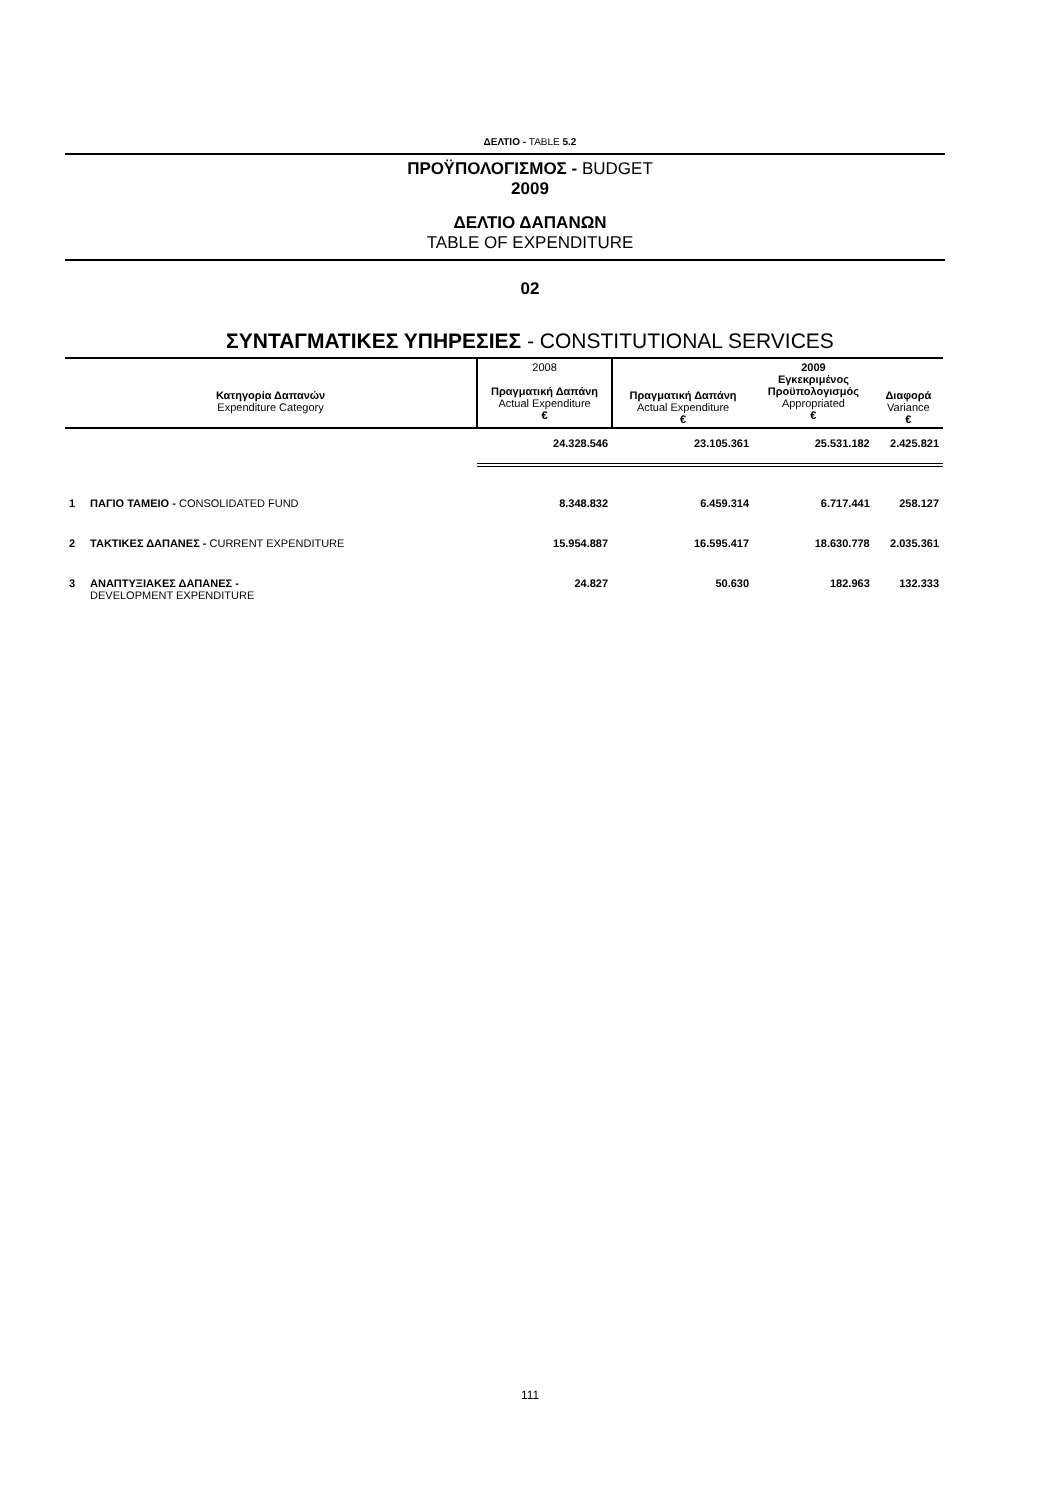ΔΕΛΤΙΟ - TABLE 5.2
ΠΡΟΫΠΟΛΟΓΙΣΜΟΣ - BUDGET
2009
ΔΕΛΤΙΟ ΔΑΠΑΝΩΝ
TABLE OF EXPENDITURE
02
ΣΥΝΤΑΓΜΑΤΙΚΕΣ ΥΠΗΡΕΣΙΕΣ - CONSTITUTIONAL SERVICES
| Κατηγορία Δαπανών Expenditure Category | | 2008 Πραγματική Δαπάνη Actual Expenditure € | Πραγματική Δαπάνη Actual Expenditure € | 2009 Εγκεκριμένος Προϋπολογισμός Appropriated € | Διαφορά Variance € |
| --- | --- | --- | --- | --- | --- |
| | | 24.328.546 | 23.105.361 | 25.531.182 | 2.425.821 |
| 1 | ΠΑΓΙΟ ΤΑΜΕΙΟ - CONSOLIDATED FUND | 8.348.832 | 6.459.314 | 6.717.441 | 258.127 |
| 2 | ΤΑΚΤΙΚΕΣ ΔΑΠΑΝΕΣ - CURRENT EXPENDITURE | 15.954.887 | 16.595.417 | 18.630.778 | 2.035.361 |
| 3 | ΑΝΑΠΤΥΞΙΑΚΕΣ ΔΑΠΑΝΕΣ - DEVELOPMENT EXPENDITURE | 24.827 | 50.630 | 182.963 | 132.333 |
111